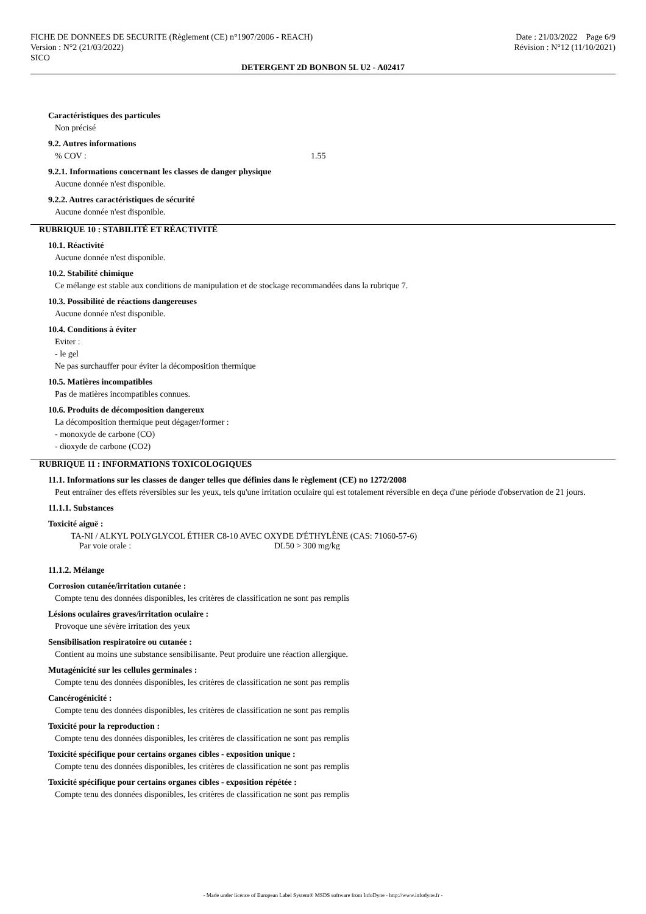FICHE DE DONNEES DE SECURITE (Règlement (CE) n°1907/2006 - REACH)
Version : N°2 (21/03/2022)
SICO
Date : 21/03/2022 Page 6/9
Révision : N°12 (11/10/2021)
DETERGENT 2D BONBON 5L U2 - A02417
Caractéristiques des particules
Non précisé
9.2. Autres informations
% COV : 1.55
9.2.1. Informations concernant les classes de danger physique
Aucune donnée n'est disponible.
9.2.2. Autres caractéristiques de sécurité
Aucune donnée n'est disponible.
RUBRIQUE 10 : STABILITÉ ET RÉACTIVITÉ
10.1. Réactivité
Aucune donnée n'est disponible.
10.2. Stabilité chimique
Ce mélange est stable aux conditions de manipulation et de stockage recommandées dans la rubrique 7.
10.3. Possibilité de réactions dangereuses
Aucune donnée n'est disponible.
10.4. Conditions à éviter
Eviter :
- le gel
Ne pas surchauffer pour éviter la décomposition thermique
10.5. Matières incompatibles
Pas de matières incompatibles connues.
10.6. Produits de décomposition dangereux
La décomposition thermique peut dégager/former :
- monoxyde de carbone (CO)
- dioxyde de carbone (CO2)
RUBRIQUE 11 : INFORMATIONS TOXICOLOGIQUES
11.1. Informations sur les classes de danger telles que définies dans le règlement (CE) no 1272/2008
Peut entraîner des effets réversibles sur les yeux, tels qu'une irritation oculaire qui est totalement réversible en deça d'une période d'observation de 21 jours.
11.1.1. Substances
Toxicité aiguë :
TA-NI / ALKYL POLYGLYCOL ÉTHER C8-10 AVEC OXYDE D'ÉTHYLÈNE (CAS: 71060-57-6)
Par voie orale : DL50 > 300 mg/kg
11.1.2. Mélange
Corrosion cutanée/irritation cutanée :
Compte tenu des données disponibles, les critères de classification ne sont pas remplis
Lésions oculaires graves/irritation oculaire :
Provoque une sévère irritation des yeux
Sensibilisation respiratoire ou cutanée :
Contient au moins une substance sensibilisante. Peut produire une réaction allergique.
Mutagénicité sur les cellules germinales :
Compte tenu des données disponibles, les critères de classification ne sont pas remplis
Cancérogénicité :
Compte tenu des données disponibles, les critères de classification ne sont pas remplis
Toxicité pour la reproduction :
Compte tenu des données disponibles, les critères de classification ne sont pas remplis
Toxicité spécifique pour certains organes cibles - exposition unique :
Compte tenu des données disponibles, les critères de classification ne sont pas remplis
Toxicité spécifique pour certains organes cibles - exposition répétée :
Compte tenu des données disponibles, les critères de classification ne sont pas remplis
- Made under licence of European Label System® MSDS software from InfoDyne - http://www.infodyne.fr -